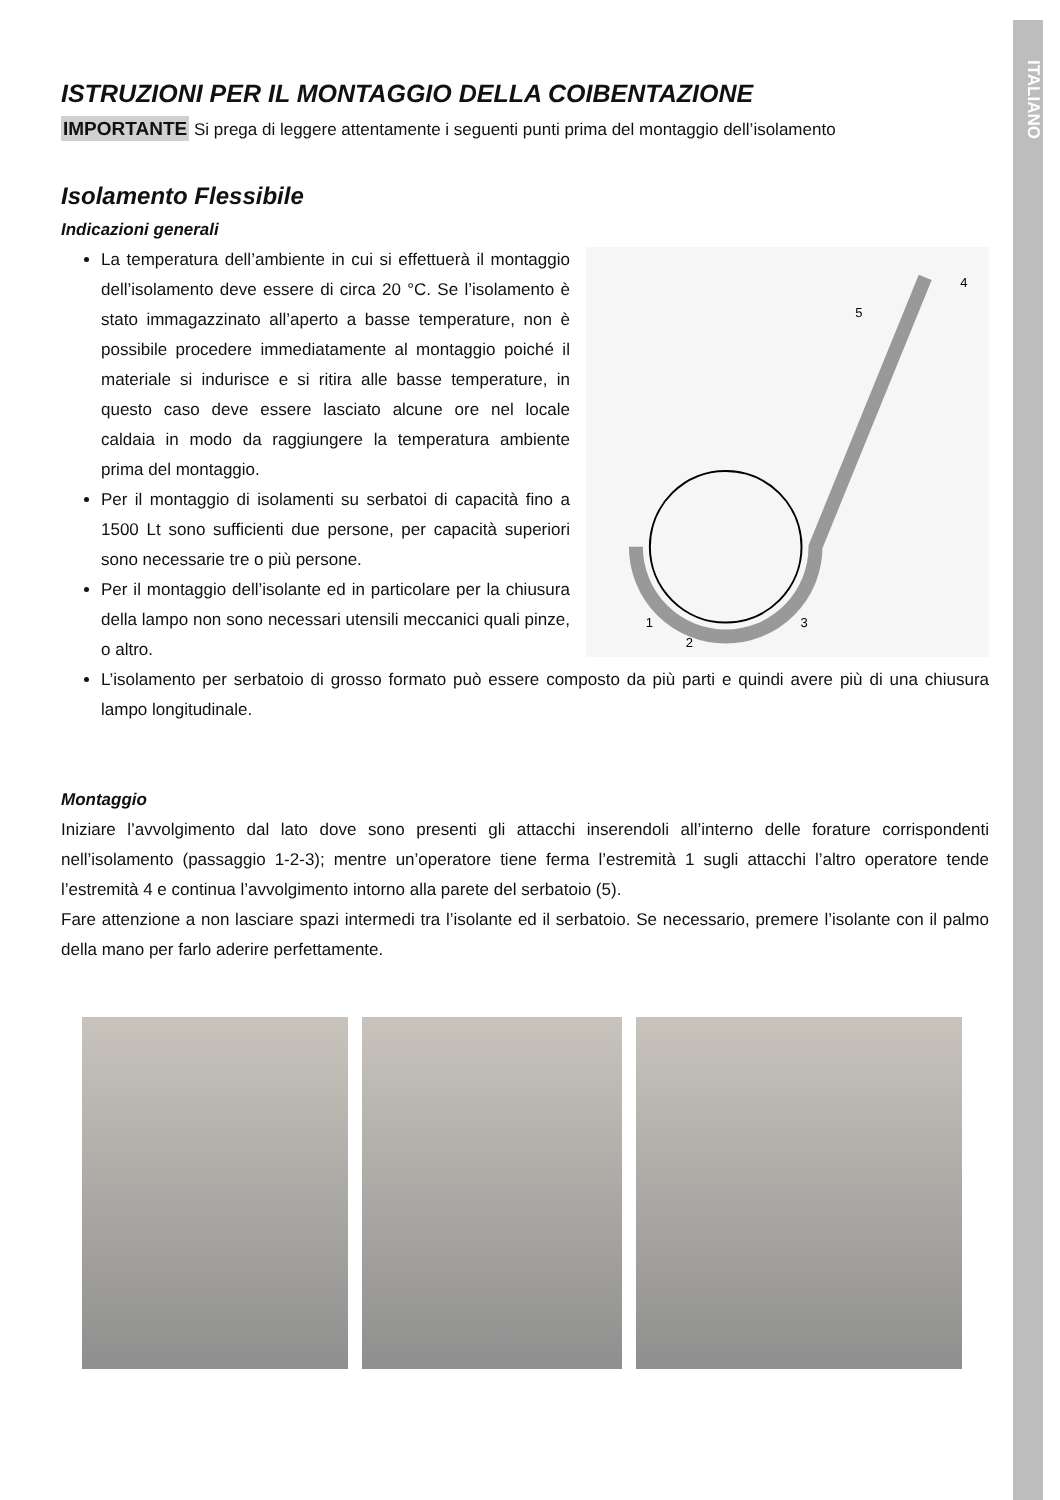ITALIANO
ISTRUZIONI PER IL MONTAGGIO DELLA COIBENTAZIONE
IMPORTANTE Si prega di leggere attentamente i seguenti punti prima del montaggio dell’isolamento
Isolamento Flessibile
Indicazioni generali
La temperatura dell’ambiente in cui si effettuerà il montaggio dell’isolamento deve essere di circa 20 °C. Se l’isolamento è stato immagazzinato all’aperto a basse temperature, non è possibile procedere immediatamente al montaggio poiché il materiale si indurisce e si ritira alle basse temperature, in questo caso deve essere lasciato alcune ore nel locale caldaia in modo da raggiungere la temperatura ambiente prima del montaggio.
Per il montaggio di isolamenti su serbatoi di capacità fino a 1500 Lt sono sufficienti due persone, per capacità superiori sono necessarie tre o più persone.
Per il montaggio dell’isolante ed in particolare per la chiusura della lampo non sono necessari utensili meccanici quali pinze, o altro.
1
2
3
4
5
L’isolamento per serbatoio di grosso formato può essere composto da più parti e quindi avere più di una chiusura lampo longitudinale.
Montaggio
Iniziare l’avvolgimento dal lato dove sono presenti gli attacchi inserendoli all’interno delle forature corrispondenti nell’isolamento (passaggio 1-2-3); mentre un’operatore tiene ferma l’estremità 1 sugli attacchi l’altro operatore tende l’estremità 4 e continua l’avvolgimento intorno alla parete del serbatoio (5).
Fare attenzione a non lasciare spazi intermedi tra l’isolante ed il serbatoio. Se necessario, premere l’isolante con il palmo della mano per farlo aderire perfettamente.